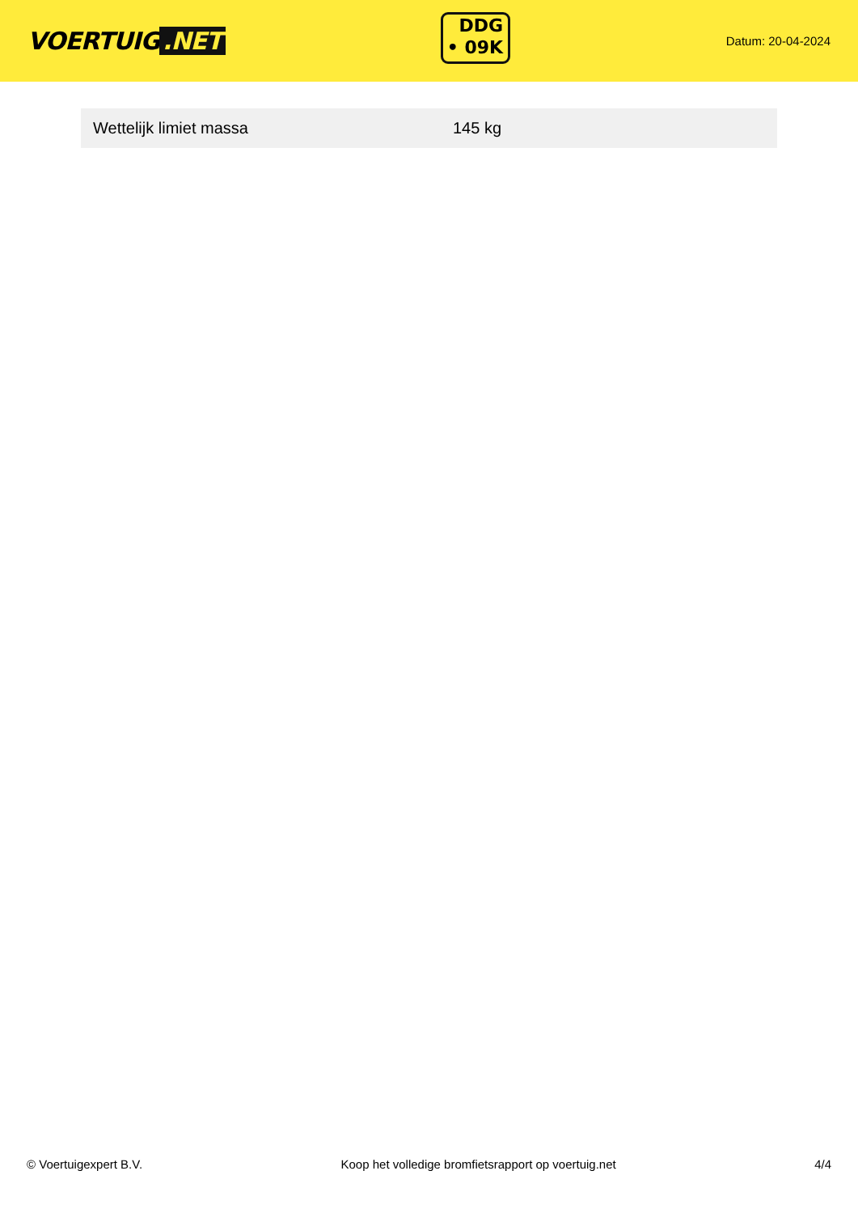VOERTUIG.NET
DDG
• 09K
Datum: 20-04-2024
| Wettelijk limiet massa | 145 kg |
© Voertuigexpert B.V. Koop het volledige bromfietsrapport op voertuig.net 4/4